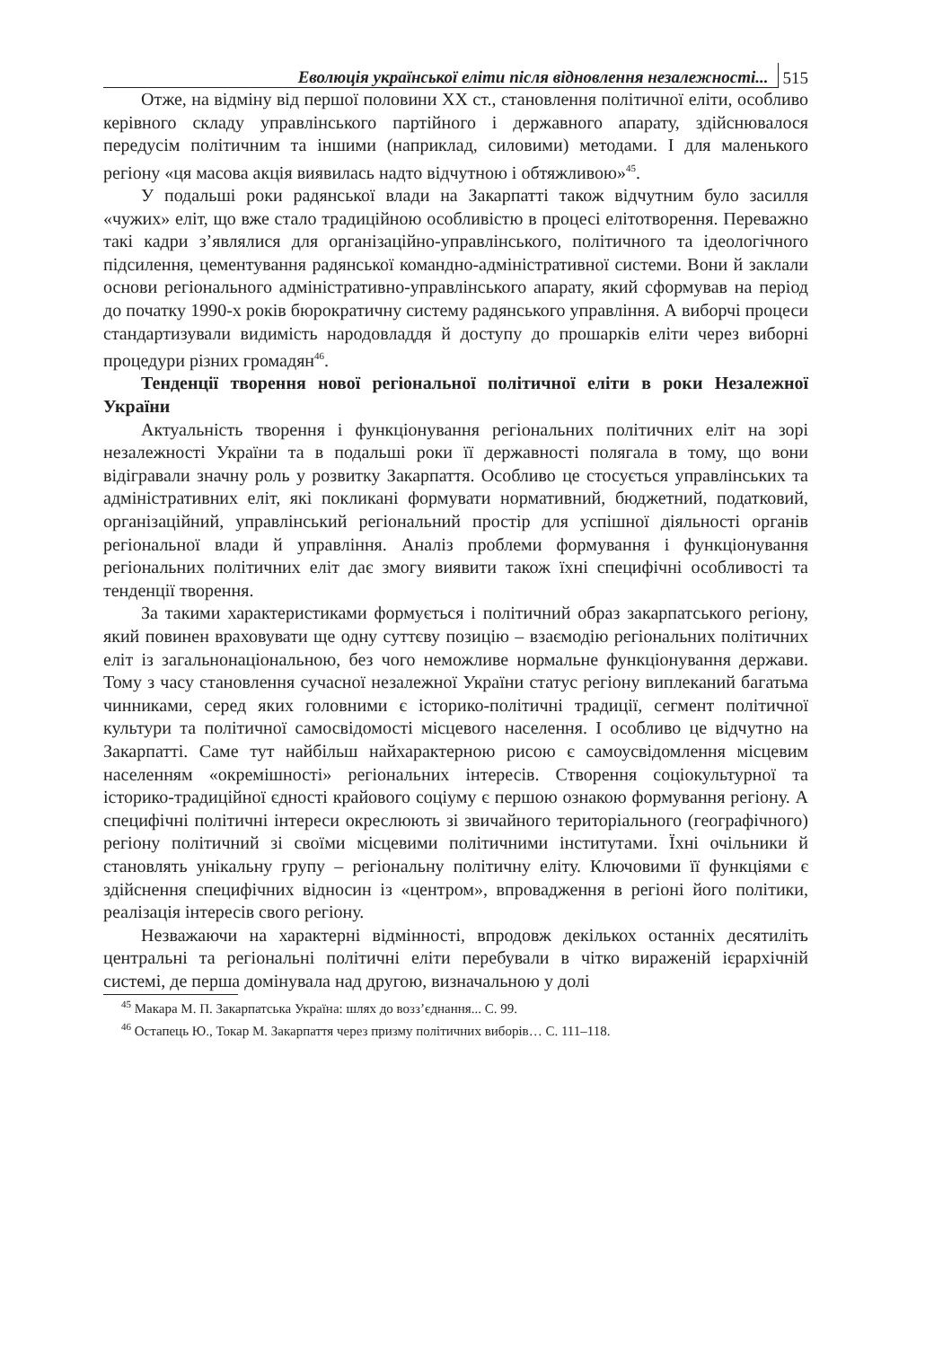Еволюція української еліти після відновлення незалежності... 515
Отже, на відміну від першої половини XX ст., становлення політичної еліти, особливо керівного складу управлінського партійного і державного апарату, здійснювалося передусім політичним та іншими (наприклад, силовими) методами. І для маленького регіону «ця масова акція виявилась надто відчутною і обтяжливою»<sup>45</sup>.
У подальші роки радянської влади на Закарпатті також відчутним було засилля «чужих» еліт, що вже стало традиційною особливістю в процесі елітотворення. Переважно такі кадри з’являлися для організаційно-управлінського, політичного та ідеологічного підсилення, цементування радянської командно-адміністративної системи. Вони й заклали основи регіонального адміністративно-управлінського апарату, який сформував на період до початку 1990-х років бюрократичну систему радянського управління. А виборчі процеси стандартизували видимість народовладдя й доступу до прошарків еліти через виборні процедури різних громадян<sup>46</sup>.
Тенденції творення нової регіональної політичної еліти в роки Незалежної України
Актуальність творення і функціонування регіональних політичних еліт на зорі незалежності України та в подальші роки її державності полягала в тому, що вони відігравали значну роль у розвитку Закарпаття. Особливо це стосується управлінських та адміністративних еліт, які покликані формувати нормативний, бюджетний, податковий, організаційний, управлінський регіональний простір для успішної діяльності органів регіональної влади й управління. Аналіз проблеми формування і функціонування регіональних політичних еліт дає змогу виявити також їхні специфічні особливості та тенденції творення.
За такими характеристиками формується і політичний образ закарпатського регіону, який повинен враховувати ще одну суттєву позицію – взаємодію регіональних політичних еліт із загальнонаціональною, без чого неможливе нормальне функціонування держави. Тому з часу становлення сучасної незалежної України статус регіону виплеканий багатьма чинниками, серед яких головними є історико-політичні традиції, сегмент політичної культури та політичної самосвідомості місцевого населення. І особливо це відчутно на Закарпатті. Саме тут найбільш найхарактерною рисою є самоусвідомлення місцевим населенням «окремішності» регіональних інтересів. Створення соціокультурної та історико-традиційної єдності крайового соціуму є першою ознакою формування регіону. А специфічні політичні інтереси окреслюють зі звичайного територіального (географічного) регіону політичний зі своїми місцевими політичними інститутами. Їхні очільники й становлять унікальну групу – регіональну політичну еліту. Ключовими її функціями є здійснення специфічних відносин із «центром», впровадження в регіоні його політики, реалізація інтересів свого регіону.
Незважаючи на характерні відмінності, впродовж декількох останніх десятиліть центральні та регіональні політичні еліти перебували в чітко вираженій ієрархічній системі, де перша домінувала над другою, визначальною у долі
<sup>45</sup> Макара М. П. Закарпатська Україна: шлях до возз’єднання... С. 99.
<sup>46</sup> Остапець Ю., Токар М. Закарпаття через призму політичних виборів… С. 111–118.